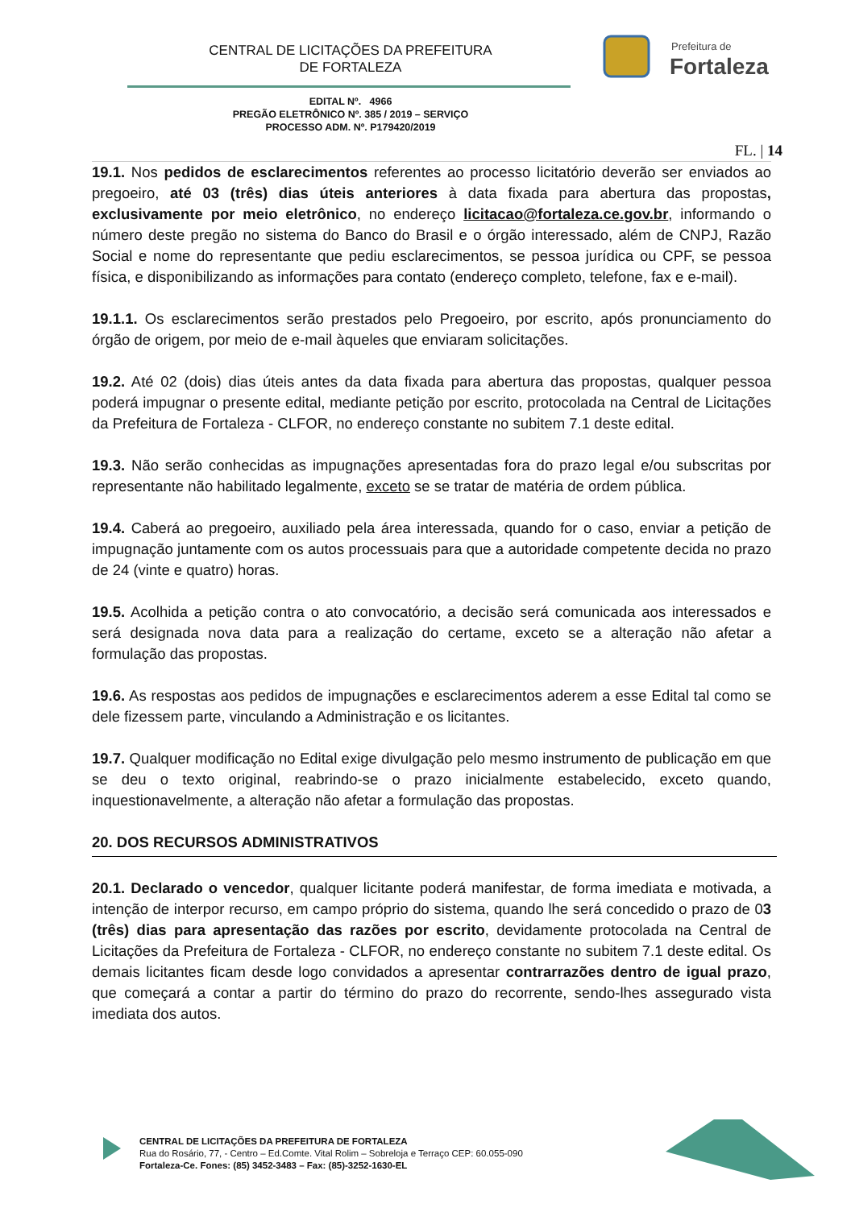CENTRAL DE LICITAÇÕES DA PREFEITURA
DE FORTALEZA
Prefeitura de
Fortaleza
EDITAL Nº. 4966
PREGÃO ELETRÔNICO Nº. 385 / 2019 – SERVIÇO
PROCESSO ADM. Nº. P179420/2019
FL. | 14
19.1. Nos pedidos de esclarecimentos referentes ao processo licitatório deverão ser enviados ao pregoeiro, até 03 (três) dias úteis anteriores à data fixada para abertura das propostas, exclusivamente por meio eletrônico, no endereço licitacao@fortaleza.ce.gov.br, informando o número deste pregão no sistema do Banco do Brasil e o órgão interessado, além de CNPJ, Razão Social e nome do representante que pediu esclarecimentos, se pessoa jurídica ou CPF, se pessoa física, e disponibilizando as informações para contato (endereço completo, telefone, fax e e-mail).
19.1.1. Os esclarecimentos serão prestados pelo Pregoeiro, por escrito, após pronunciamento do órgão de origem, por meio de e-mail àqueles que enviaram solicitações.
19.2. Até 02 (dois) dias úteis antes da data fixada para abertura das propostas, qualquer pessoa poderá impugnar o presente edital, mediante petição por escrito, protocolada na Central de Licitações da Prefeitura de Fortaleza - CLFOR, no endereço constante no subitem 7.1 deste edital.
19.3. Não serão conhecidas as impugnações apresentadas fora do prazo legal e/ou subscritas por representante não habilitado legalmente, exceto se se tratar de matéria de ordem pública.
19.4. Caberá ao pregoeiro, auxiliado pela área interessada, quando for o caso, enviar a petição de impugnação juntamente com os autos processuais para que a autoridade competente decida no prazo de 24 (vinte e quatro) horas.
19.5. Acolhida a petição contra o ato convocatório, a decisão será comunicada aos interessados e será designada nova data para a realização do certame, exceto se a alteração não afetar a formulação das propostas.
19.6. As respostas aos pedidos de impugnações e esclarecimentos aderem a esse Edital tal como se dele fizessem parte, vinculando a Administração e os licitantes.
19.7. Qualquer modificação no Edital exige divulgação pelo mesmo instrumento de publicação em que se deu o texto original, reabrindo-se o prazo inicialmente estabelecido, exceto quando, inquestionavelmente, a alteração não afetar a formulação das propostas.
20. DOS RECURSOS ADMINISTRATIVOS
20.1. Declarado o vencedor, qualquer licitante poderá manifestar, de forma imediata e motivada, a intenção de interpor recurso, em campo próprio do sistema, quando lhe será concedido o prazo de 03 (três) dias para apresentação das razões por escrito, devidamente protocolada na Central de Licitações da Prefeitura de Fortaleza - CLFOR, no endereço constante no subitem 7.1 deste edital. Os demais licitantes ficam desde logo convidados a apresentar contrarrazões dentro de igual prazo, que começará a contar a partir do término do prazo do recorrente, sendo-lhes assegurado vista imediata dos autos.
CENTRAL DE LICITAÇÕES DA PREFEITURA DE FORTALEZA
Rua do Rosário, 77, - Centro – Ed.Comte. Vital Rolim – Sobreloja e Terraço CEP: 60.055-090
Fortaleza-Ce. Fones: (85) 3452-3483 – Fax: (85)-3252-1630-EL